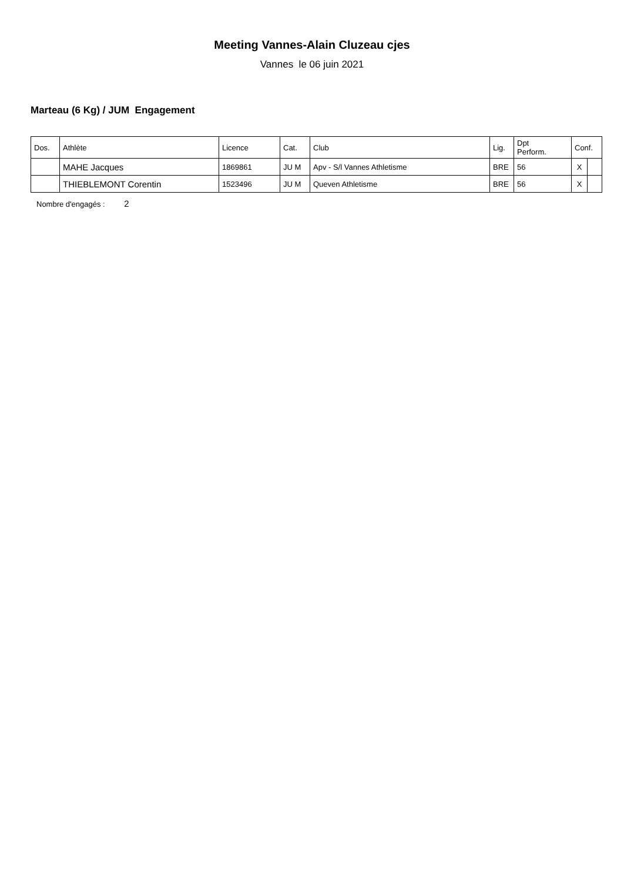Meeting Vannes-Alain Cluzeau cjes
Vannes le 06 juin 2021
Marteau (6 Kg) / JUM Engagement
| Dos. | Athlète | Licence | Cat. | Club | Lig. | Dpt Perform. | Conf. | |
| --- | --- | --- | --- | --- | --- | --- | --- | --- |
| | MAHE Jacques | 1869861 | JU M | Apv - S/l Vannes Athletisme | BRE | 56 | X | |
| | THIEBLEMONT Corentin | 1523496 | JU M | Queven Athletisme | BRE | 56 | X | |
Nombre d'engagés : 2